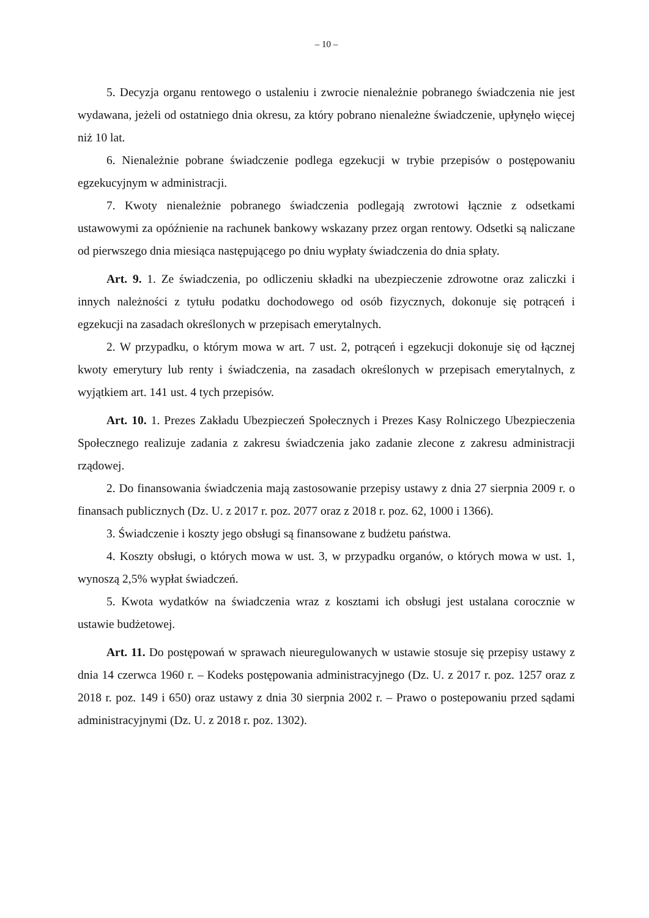– 10 –
5. Decyzja organu rentowego o ustaleniu i zwrocie nienależnie pobranego świadczenia nie jest wydawana, jeżeli od ostatniego dnia okresu, za który pobrano nienależne świadczenie, upłynęło więcej niż 10 lat.
6. Nienależnie pobrane świadczenie podlega egzekucji w trybie przepisów o postępowaniu egzekucyjnym w administracji.
7. Kwoty nienależnie pobranego świadczenia podlegają zwrotowi łącznie z odsetkami ustawowymi za opóźnienie na rachunek bankowy wskazany przez organ rentowy. Odsetki są naliczane od pierwszego dnia miesiąca następującego po dniu wypłaty świadczenia do dnia spłaty.
Art. 9. 1. Ze świadczenia, po odliczeniu składki na ubezpieczenie zdrowotne oraz zaliczki i innych należności z tytułu podatku dochodowego od osób fizycznych, dokonuje się potrąceń i egzekucji na zasadach określonych w przepisach emerytalnych.
2. W przypadku, o którym mowa w art. 7 ust. 2, potrąceń i egzekucji dokonuje się od łącznej kwoty emerytury lub renty i świadczenia, na zasadach określonych w przepisach emerytalnych, z wyjątkiem art. 141 ust. 4 tych przepisów.
Art. 10. 1. Prezes Zakładu Ubezpieczeń Społecznych i Prezes Kasy Rolniczego Ubezpieczenia Społecznego realizuje zadania z zakresu świadczenia jako zadanie zlecone z zakresu administracji rządowej.
2. Do finansowania świadczenia mają zastosowanie przepisy ustawy z dnia 27 sierpnia 2009 r. o finansach publicznych (Dz. U. z 2017 r. poz. 2077 oraz z 2018 r. poz. 62, 1000 i 1366).
3. Świadczenie i koszty jego obsługi są finansowane z budżetu państwa.
4. Koszty obsługi, o których mowa w ust. 3, w przypadku organów, o których mowa w ust. 1, wynoszą 2,5% wypłat świadczeń.
5. Kwota wydatków na świadczenia wraz z kosztami ich obsługi jest ustalana corocznie w ustawie budżetowej.
Art. 11. Do postępowań w sprawach nieuregulowanych w ustawie stosuje się przepisy ustawy z dnia 14 czerwca 1960 r. – Kodeks postępowania administracyjnego (Dz. U. z 2017 r. poz. 1257 oraz z 2018 r. poz. 149 i 650) oraz ustawy z dnia 30 sierpnia 2002 r. – Prawo o postepowaniu przed sądami administracyjnymi (Dz. U. z 2018 r. poz. 1302).